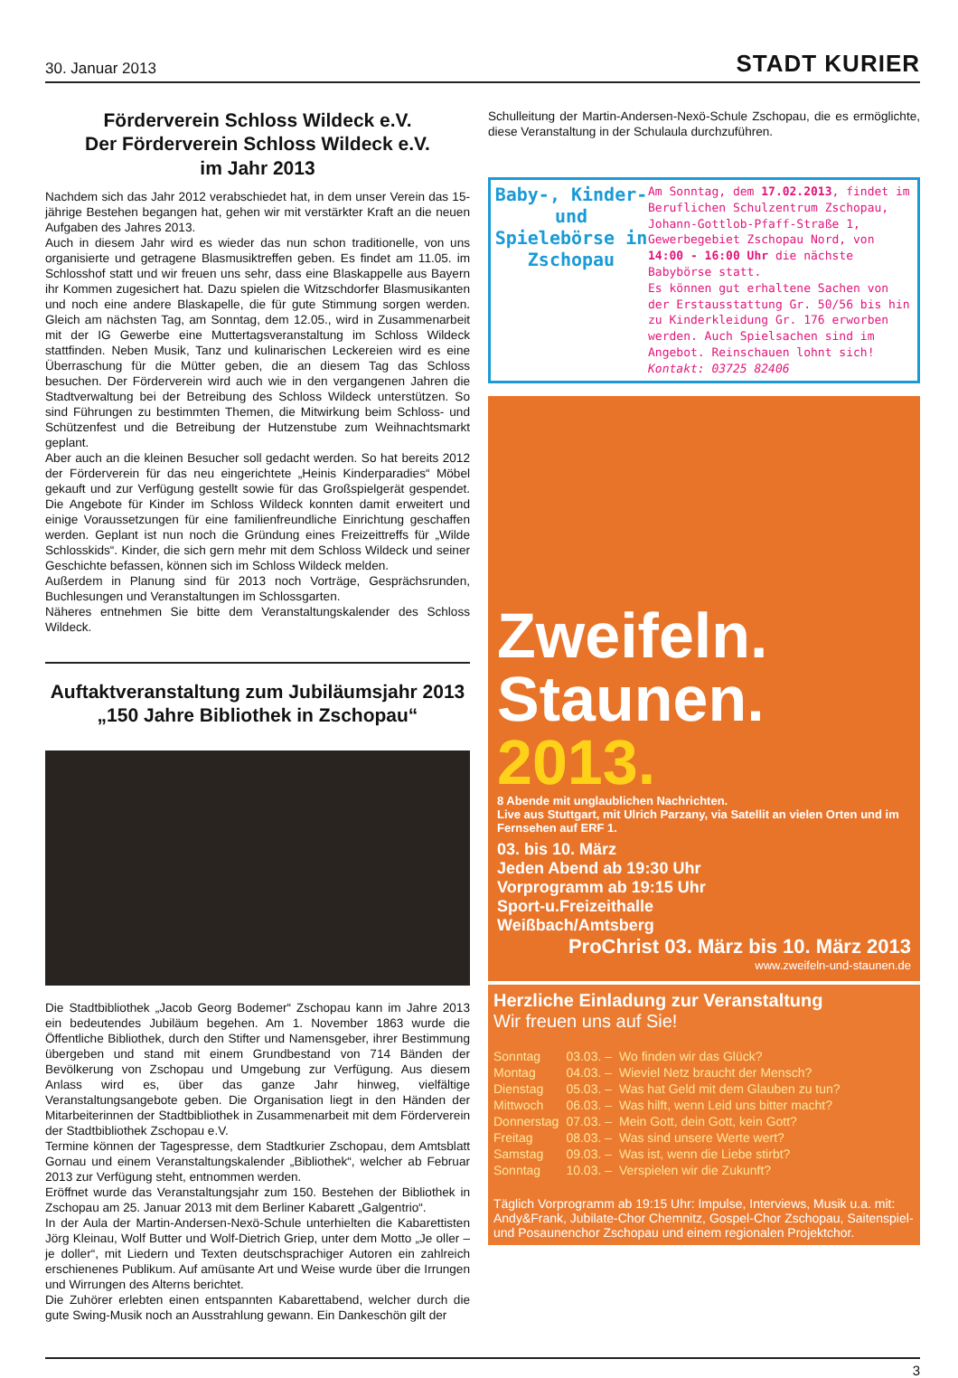30. Januar 2013 STADT KURIER
Förderverein Schloss Wildeck e.V.
Der Förderverein Schloss Wildeck e.V.
im Jahr 2013
Nachdem sich das Jahr 2012 verabschiedet hat, in dem unser Verein das 15-jährige Bestehen begangen hat, gehen wir mit verstärkter Kraft an die neuen Aufgaben des Jahres 2013.
Auch in diesem Jahr wird es wieder das nun schon traditionelle, von uns organisierte und getragene Blasmusiktreffen geben. Es findet am 11.05. im Schlosshof statt und wir freuen uns sehr, dass eine Blaskappelle aus Bayern ihr Kommen zugesichert hat. Dazu spielen die Witzschdorfer Blasmusikanten und noch eine andere Blaskapelle, die für gute Stimmung sorgen werden. Gleich am nächsten Tag, am Sonntag, dem 12.05., wird in Zusammenarbeit mit der IG Gewerbe eine Muttertagsveranstaltung im Schloss Wildeck stattfinden. Neben Musik, Tanz und kulinarischen Leckereien wird es eine Überraschung für die Mütter geben, die an diesem Tag das Schloss besuchen. Der Förderverein wird auch wie in den vergangenen Jahren die Stadtverwaltung bei der Betreibung des Schloss Wildeck unterstützen. So sind Führungen zu bestimmten Themen, die Mitwirkung beim Schloss- und Schützenfest und die Betreibung der Hutzenstube zum Weihnachtsmarkt geplant.
Aber auch an die kleinen Besucher soll gedacht werden. So hat bereits 2012 der Förderverein für das neu eingerichtete „Heinis Kinderparadies“ Möbel gekauft und zur Verfügung gestellt sowie für das Großspielgerät gespendet. Die Angebote für Kinder im Schloss Wildeck konnten damit erweitert und einige Voraussetzungen für eine familienfreundliche Einrichtung geschaffen werden. Geplant ist nun noch die Gründung eines Freizeittreffs für „Wilde Schlosskids“. Kinder, die sich gern mehr mit dem Schloss Wildeck und seiner Geschichte befassen, können sich im Schloss Wildeck melden.
Außerdem in Planung sind für 2013 noch Vorträge, Gesprächsrunden, Buchlesungen und Veranstaltungen im Schlossgarten.
Näheres entnehmen Sie bitte dem Veranstaltungskalender des Schloss Wildeck.
Auftaktveranstaltung zum Jubiläumsjahr 2013
„150 Jahre Bibliothek in Zschopau“
Die Stadtbibliothek „Jacob Georg Bodemer“ Zschopau kann im Jahre 2013 ein bedeutendes Jubiläum begehen. Am 1. November 1863 wurde die Öffentliche Bibliothek, durch den Stifter und Namensgeber, ihrer Bestimmung übergeben und stand mit einem Grundbestand von 714 Bänden der Bevölkerung von Zschopau und Umgebung zur Verfügung. Aus diesem Anlass wird es, über das ganze Jahr hinweg, vielfältige Veranstaltungsangebote geben. Die Organisation liegt in den Händen der Mitarbeiterinnen der Stadtbibliothek in Zusammenarbeit mit dem Förderverein der Stadtbibliothek Zschopau e.V.
Termine können der Tagespresse, dem Stadtkurier Zschopau, dem Amtsblatt Gornau und einem Veranstaltungskalender „Bibliothek“, welcher ab Februar 2013 zur Verfügung steht, entnommen werden.
Eröffnet wurde das Veranstaltungsjahr zum 150. Bestehen der Bibliothek in Zschopau am 25. Januar 2013 mit dem Berliner Kabarett „Galgentrio“.
In der Aula der Martin-Andersen-Nexö-Schule unterhielten die Kabarettisten Jörg Kleinau, Wolf Butter und Wolf-Dietrich Griep, unter dem Motto „Je oller – je doller“, mit Liedern und Texten deutschsprachiger Autoren ein zahlreich erschienenes Publikum. Auf amüsante Art und Weise wurde über die Irrungen und Wirrungen des Alterns berichtet.
Die Zuhörer erlebten einen entspannten Kabarettabend, welcher durch die gute Swing-Musik noch an Ausstrahlung gewann. Ein Dankeschön gilt der
Schulleitung der Martin-Andersen-Nexö-Schule Zschopau, die es ermöglichte, diese Veranstaltung in der Schulaula durchzuführen.
Baby-, Kinder- und Spielebörse in Zschopau
Am Sonntag, dem 17.02.2013, findet im Beruflichen Schulzentrum Zschopau, Johann-Gottlob-Pfaff-Straße 1, Gewerbegebiet Zschopau Nord, von 14:00 - 16:00 Uhr die nächste Babybörse statt.
Es können gut erhaltene Sachen von der Erstausstattung Gr. 50/56 bis hin zu Kinderkleidung Gr. 176 erworben werden. Auch Spielsachen sind im Angebot. Reinschauen lohnt sich!
Kontakt: 03725 82406
Zweifeln.
Staunen.
2013.
8 Abende mit unglaublichen Nachrichten.
Live aus Stuttgart, mit Ulrich Parzany, via Satellit an vielen Orten und im Fernsehen auf ERF 1.
03. bis 10. März
Jeden Abend ab 19:30 Uhr
Vorprogramm ab 19:15 Uhr
Sport-u.Freizeithalle
Weißbach/Amtsberg
ProChrist 03. März bis 10. März 2013
www.zweifeln-und-staunen.de
Herzliche Einladung zur Veranstaltung
Wir freuen uns auf Sie!
| Sonntag | 03.03. – | Wo finden wir das Glück? |
| Montag | 04.03. – | Wieviel Netz braucht der Mensch? |
| Dienstag | 05.03. – | Was hat Geld mit dem Glauben zu tun? |
| Mittwoch | 06.03. – | Was hilft, wenn Leid uns bitter macht? |
| Donnerstag | 07.03. – | Mein Gott, dein Gott, kein Gott? |
| Freitag | 08.03. – | Was sind unsere Werte wert? |
| Samstag | 09.03. – | Was ist, wenn die Liebe stirbt? |
| Sonntag | 10.03. – | Verspielen wir die Zukunft? |
Täglich Vorprogramm ab 19:15 Uhr: Impulse, Interviews, Musik u.a. mit: Andy&Frank, Jubilate-Chor Chemnitz, Gospel-Chor Zschopau, Saitenspiel- und Posaunenchor Zschopau und einem regionalen Projektchor.
3